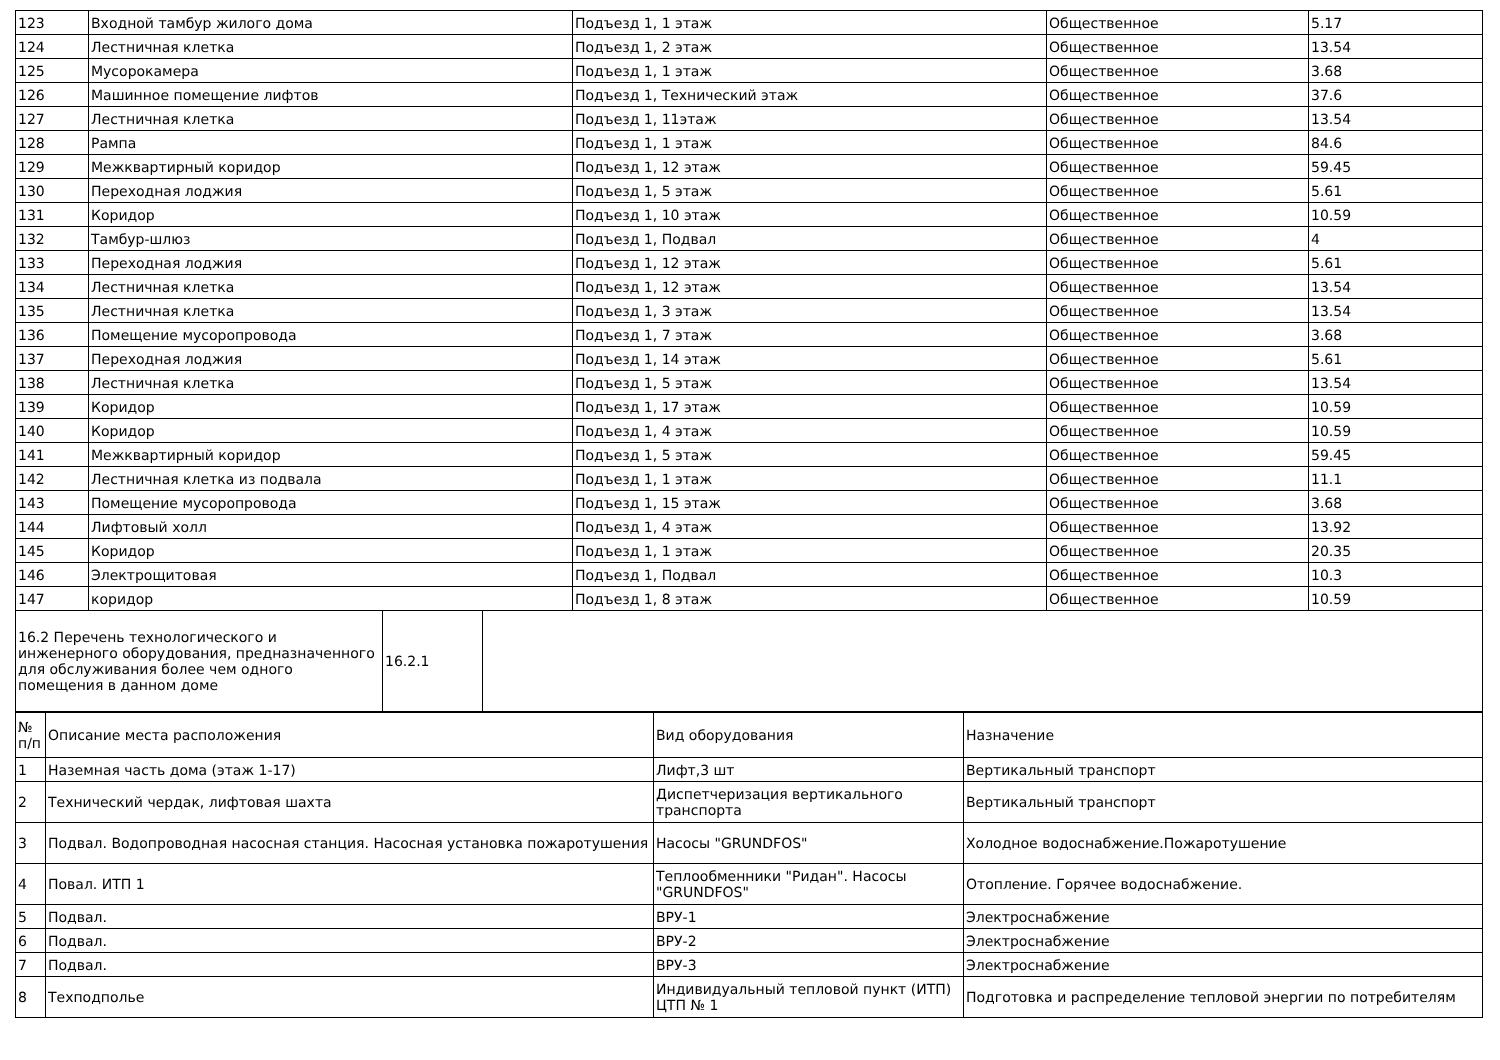| 123 | Входной тамбур жилого дома | Подъезд 1, 1 этаж | Общественное | 5.17 |
| 124 | Лестничная клетка | Подъезд 1, 2 этаж | Общественное | 13.54 |
| 125 | Мусорокамера | Подъезд 1, 1 этаж | Общественное | 3.68 |
| 126 | Машинное помещение лифтов | Подъезд 1, Технический этаж | Общественное | 37.6 |
| 127 | Лестничная клетка | Подъезд 1, 11этаж | Общественное | 13.54 |
| 128 | Рампа | Подъезд 1, 1 этаж | Общественное | 84.6 |
| 129 | Межквартирный коридор | Подъезд 1, 12 этаж | Общественное | 59.45 |
| 130 | Переходная лоджия | Подъезд 1, 5 этаж | Общественное | 5.61 |
| 131 | Коридор | Подъезд 1, 10 этаж | Общественное | 10.59 |
| 132 | Тамбур-шлюз | Подъезд 1, Подвал | Общественное | 4 |
| 133 | Переходная лоджия | Подъезд 1, 12 этаж | Общественное | 5.61 |
| 134 | Лестничная клетка | Подъезд 1, 12 этаж | Общественное | 13.54 |
| 135 | Лестничная клетка | Подъезд 1, 3 этаж | Общественное | 13.54 |
| 136 | Помещение мусоропровода | Подъезд 1, 7 этаж | Общественное | 3.68 |
| 137 | Переходная лоджия | Подъезд 1, 14 этаж | Общественное | 5.61 |
| 138 | Лестничная клетка | Подъезд 1, 5 этаж | Общественное | 13.54 |
| 139 | Коридор | Подъезд 1, 17 этаж | Общественное | 10.59 |
| 140 | Коридор | Подъезд 1, 4 этаж | Общественное | 10.59 |
| 141 | Межквартирный коридор | Подъезд 1, 5 этаж | Общественное | 59.45 |
| 142 | Лестничная клетка из подвала | Подъезд 1, 1 этаж | Общественное | 11.1 |
| 143 | Помещение мусоропровода | Подъезд 1, 15 этаж | Общественное | 3.68 |
| 144 | Лифтовый холл | Подъезд 1, 4 этаж | Общественное | 13.92 |
| 145 | Коридор | Подъезд 1, 1 этаж | Общественное | 20.35 |
| 146 | Электрощитовая | Подъезд 1, Подвал | Общественное | 10.3 |
| 147 | коридор | Подъезд 1, 8 этаж | Общественное | 10.59 |
| 16.2 Перечень технологического и инженерного оборудования, предназначенного для обслуживания более чем одного помещения в данном доме | 16.2.1 | |
| № п/п | Описание места расположения | Вид оборудования | Назначение |
| --- | --- | --- | --- |
| 1 | Наземная часть дома (этаж 1-17) | Лифт,3 шт | Вертикальный транспорт |
| 2 | Технический чердак, лифтовая шахта | Диспетчеризация вертикального транспорта | Вертикальный транспорт |
| 3 | Подвал. Водопроводная насосная станция. Насосная установка пожаротушения | Насосы "GRUNDFOS" | Холодное водоснабжение.Пожаротушение |
| 4 | Повал. ИТП 1 | Теплообменники "Ридан". Насосы "GRUNDFOS" | Отопление. Горячее водоснабжение. |
| 5 | Подвал. | ВРУ-1 | Электроснабжение |
| 6 | Подвал. | ВРУ-2 | Электроснабжение |
| 7 | Подвал. | ВРУ-3 | Электроснабжение |
| 8 | Техподполье | Индивидуальный тепловой пункт (ИТП) ЦТП № 1 | Подготовка и распределение тепловой энергии по потребителям |